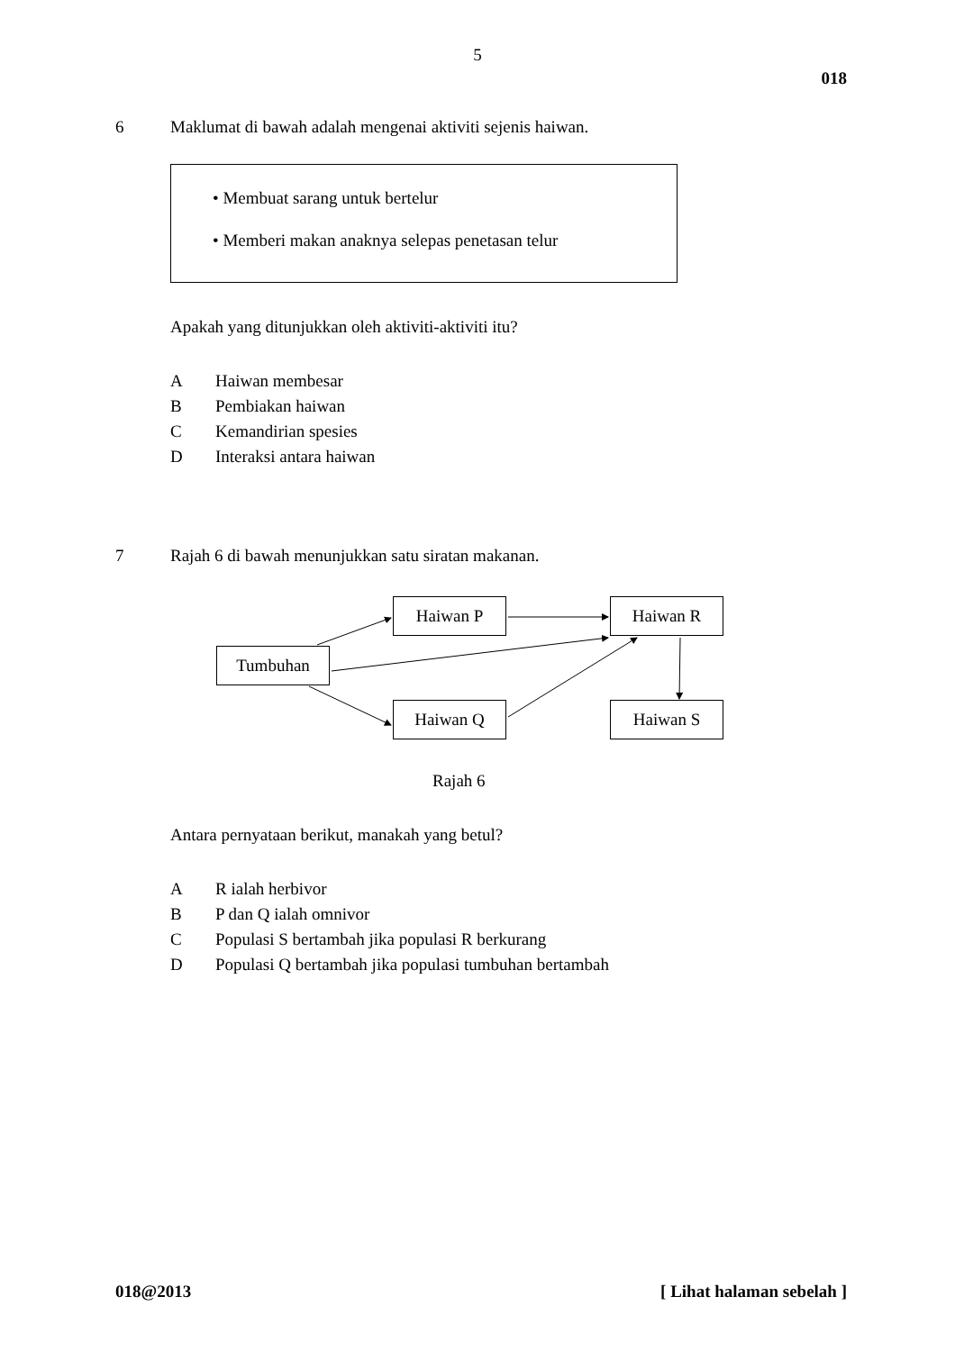5
018
6 Maklumat di bawah adalah mengenai aktiviti sejenis haiwan.
• Membuat sarang untuk bertelur
• Memberi makan anaknya selepas penetasan telur
Apakah yang ditunjukkan oleh aktiviti-aktiviti itu?
A Haiwan membesar
B Pembiakan haiwan
C Kemandirian spesies
D Interaksi antara haiwan
7 Rajah 6 di bawah menunjukkan satu siratan makanan.
Haiwan P Haiwan R
Tumbuhan
Haiwan Q Haiwan S
Rajah 6
Antara pernyataan berikut, manakah yang betul?
A R ialah herbivor
B P dan Q ialah omnivor
C Populasi S bertambah jika populasi R berkurang
D Populasi Q bertambah jika populasi tumbuhan bertambah
018@2013 [ Lihat halaman sebelah ]